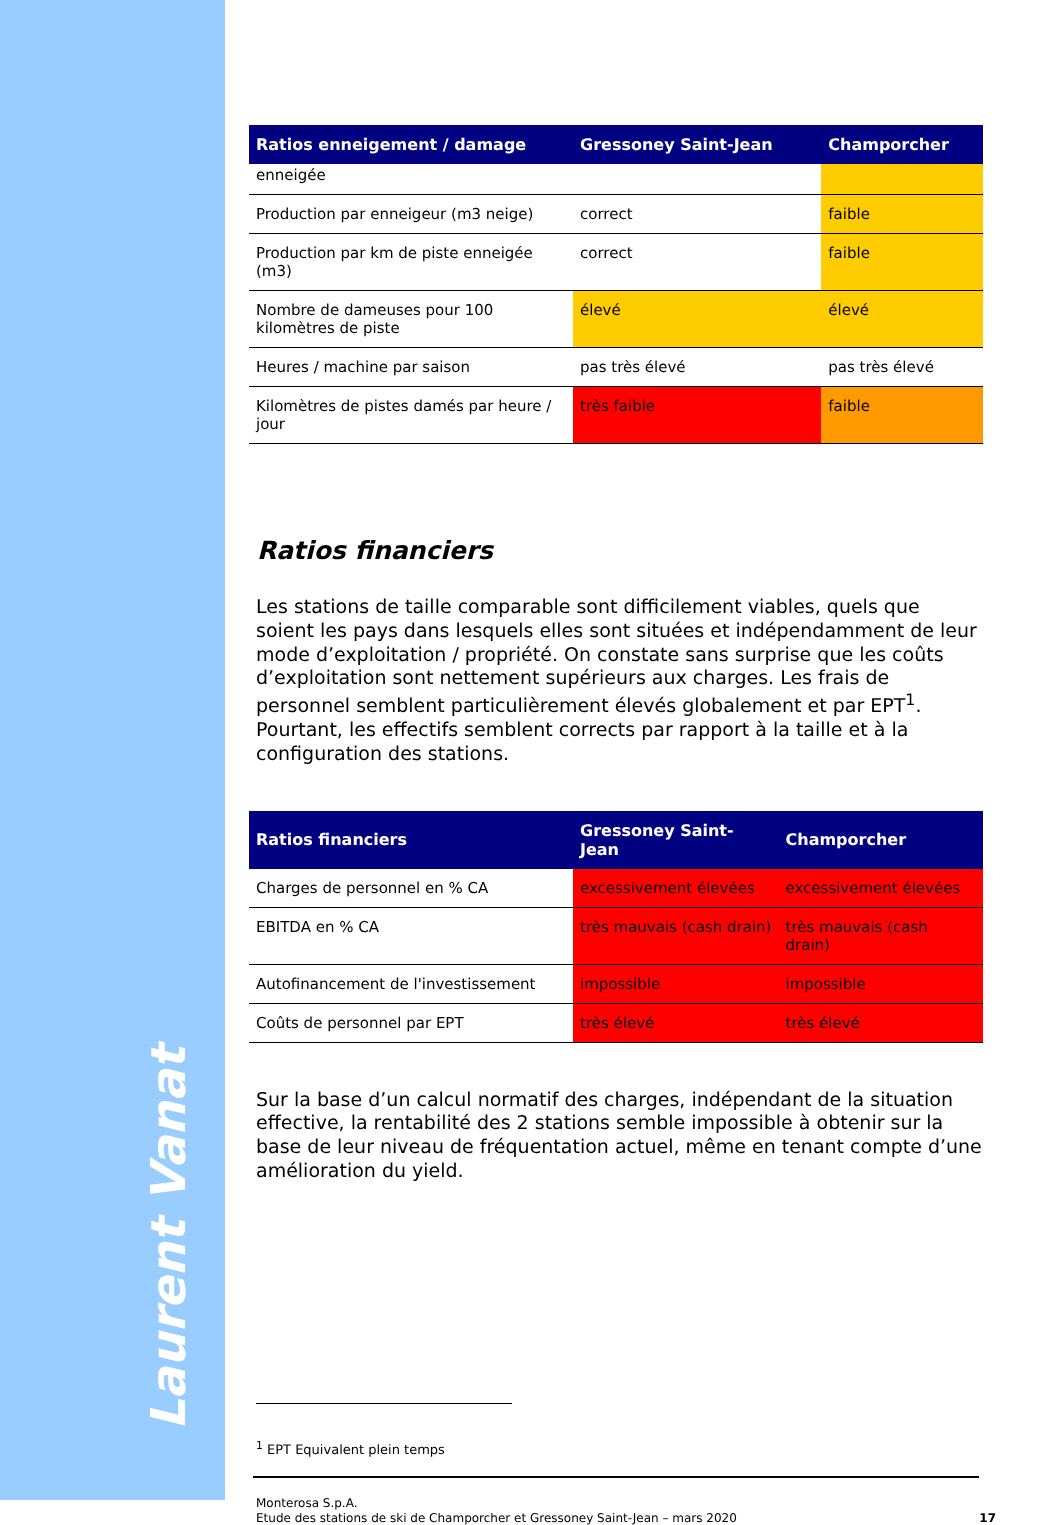Laurent Vanat
| Ratios enneigement / damage | Gressoney Saint-Jean | Champorcher |
| --- | --- | --- |
| enneigée | | |
| Production par enneigeur (m3 neige) | correct | faible |
| Production par km de piste enneigée (m3) | correct | faible |
| Nombre de dameuses pour 100 kilomètres de piste | élevé | élevé |
| Heures / machine par saison | pas très élevé | pas très élevé |
| Kilomètres de pistes damés par heure / jour | très faible | faible |
Ratios financiers
Les stations de taille comparable sont difficilement viables, quels que soient les pays dans lesquels elles sont situées et indépendamment de leur mode d’exploitation / propriété. On constate sans surprise que les coûts d’exploitation sont nettement supérieurs aux charges. Les frais de personnel semblent particulièrement élevés globalement et par EPT<sup>1</sup>. Pourtant, les effectifs semblent corrects par rapport à la taille et à la configuration des stations.
| Ratios financiers | Gressoney Saint-Jean | Champorcher |
| --- | --- | --- |
| Charges de personnel en % CA | excessivement élevées | excessivement élevées |
| EBITDA en % CA | très mauvais (cash drain) | très mauvais (cash drain) |
| Autofinancement de l'investissement | impossible | impossible |
| Coûts de personnel par EPT | très élevé | très élevé |
Sur la base d’un calcul normatif des charges, indépendant de la situation effective, la rentabilité des 2 stations semble impossible à obtenir sur la base de leur niveau de fréquentation actuel, même en tenant compte d’une amélioration du yield.
<sup>1</sup> EPT Equivalent plein temps
Monterosa S.p.A.
Etude des stations de ski de Champorcher et Gressoney Saint-Jean – mars 2020 17